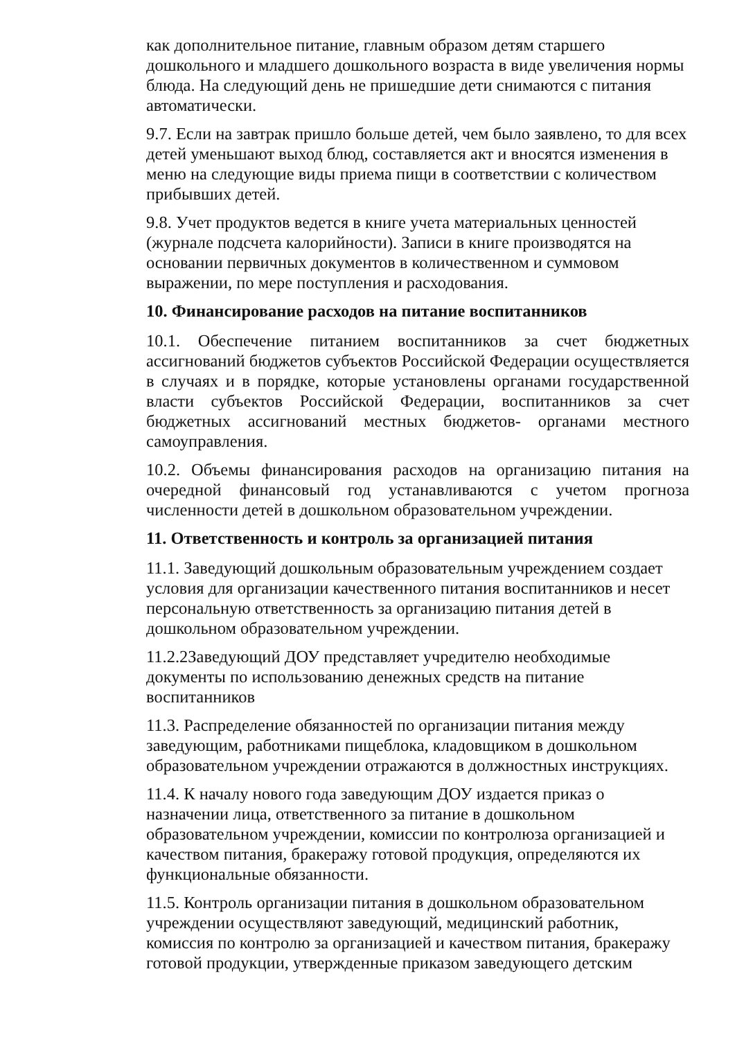как дополнительное питание, главным образом детям старшего дошкольного и младшего дошкольного возраста в виде увеличения нормы блюда. На следующий день не пришедшие дети снимаются с питания автоматически.
9.7. Если на завтрак пришло больше детей, чем было заявлено, то для всех детей уменьшают выход блюд, составляется акт и вносятся изменения в меню на следующие виды приема пищи в соответствии с количеством прибывших детей.
9.8. Учет продуктов ведется в книге учета материальных ценностей (журнале подсчета калорийности). Записи в книге производятся на основании первичных документов в количественном и суммовом выражении, по мере поступления и расходования.
10. Финансирование расходов на питание воспитанников
10.1. Обеспечение питанием воспитанников за счет бюджетных ассигнований бюджетов субъектов Российской Федерации осуществляется в случаях и в порядке, которые установлены органами государственной власти субъектов Российской Федерации, воспитанников за счет бюджетных ассигнований местных бюджетов- органами местного самоуправления.
10.2. Объемы финансирования расходов на организацию питания на очередной финансовый год устанавливаются с учетом прогноза численности детей в дошкольном образовательном учреждении.
11. Ответственность и контроль за организацией питания
11.1. Заведующий дошкольным образовательным учреждением создает условия для организации качественного питания воспитанников и несет персональную ответственность за организацию питания детей в дошкольном образовательном учреждении.
11.2.2Заведующий ДОУ представляет учредителю необходимые документы по использованию денежных средств на питание воспитанников
11.3. Распределение обязанностей по организации питания между заведующим, работниками пищеблока, кладовщиком в дошкольном образовательном учреждении отражаются в должностных инструкциях.
11.4. К началу нового года заведующим ДОУ издается приказ о назначении лица, ответственного за питание в дошкольном образовательном учреждении, комиссии по контролюза организацией и качеством питания, бракеражу готовой продукция, определяются их функциональные обязанности.
11.5. Контроль организации питания в дошкольном образовательном учреждении осуществляют заведующий, медицинский работник, комиссия по контролю за организацией и качеством питания, бракеражу готовой продукции, утвержденные приказом заведующего детским